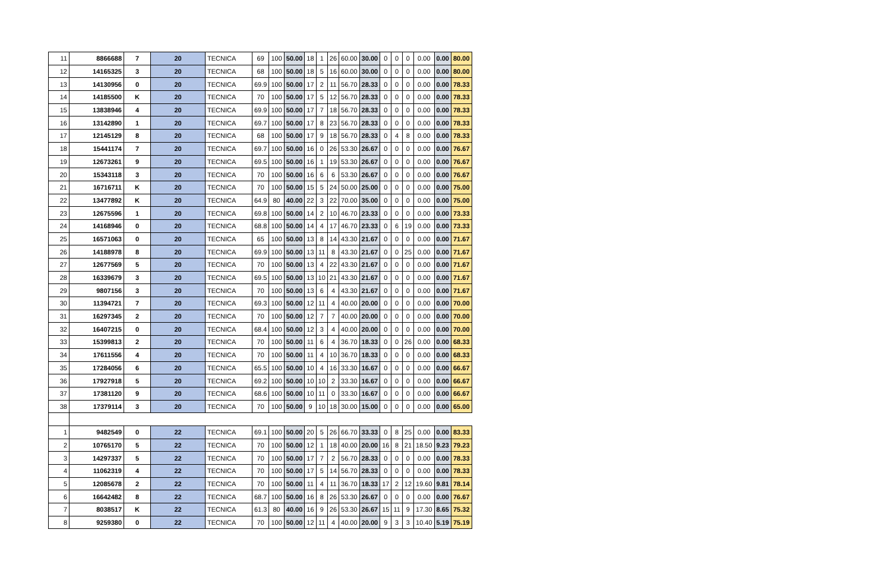| 11 | 8866688 | 7 | 20 | TECNICA | 69 | 100 | 50.00 | 18 | 1 | 26 | 60.00 | 30.00 | 0 | 0 | 0 | 0.00 | 0.00 | 80.00 |
| 12 | 14165325 | 3 | 20 | TECNICA | 68 | 100 | 50.00 | 18 | 5 | 16 | 60.00 | 30.00 | 0 | 0 | 0 | 0.00 | 0.00 | 80.00 |
| 13 | 14130956 | 0 | 20 | TECNICA | 69.9 | 100 | 50.00 | 17 | 2 | 11 | 56.70 | 28.33 | 0 | 0 | 0 | 0.00 | 0.00 | 78.33 |
| 14 | 14185500 | K | 20 | TECNICA | 70 | 100 | 50.00 | 17 | 5 | 12 | 56.70 | 28.33 | 0 | 0 | 0 | 0.00 | 0.00 | 78.33 |
| 15 | 13838946 | 4 | 20 | TECNICA | 69.9 | 100 | 50.00 | 17 | 7 | 18 | 56.70 | 28.33 | 0 | 0 | 0 | 0.00 | 0.00 | 78.33 |
| 16 | 13142890 | 1 | 20 | TECNICA | 69.7 | 100 | 50.00 | 17 | 8 | 23 | 56.70 | 28.33 | 0 | 0 | 0 | 0.00 | 0.00 | 78.33 |
| 17 | 12145129 | 8 | 20 | TECNICA | 68 | 100 | 50.00 | 17 | 9 | 18 | 56.70 | 28.33 | 0 | 4 | 8 | 0.00 | 0.00 | 78.33 |
| 18 | 15441174 | 7 | 20 | TECNICA | 69.7 | 100 | 50.00 | 16 | 0 | 26 | 53.30 | 26.67 | 0 | 0 | 0 | 0.00 | 0.00 | 76.67 |
| 19 | 12673261 | 9 | 20 | TECNICA | 69.5 | 100 | 50.00 | 16 | 1 | 19 | 53.30 | 26.67 | 0 | 0 | 0 | 0.00 | 0.00 | 76.67 |
| 20 | 15343118 | 3 | 20 | TECNICA | 70 | 100 | 50.00 | 16 | 6 | 6 | 53.30 | 26.67 | 0 | 0 | 0 | 0.00 | 0.00 | 76.67 |
| 21 | 16716711 | K | 20 | TECNICA | 70 | 100 | 50.00 | 15 | 5 | 24 | 50.00 | 25.00 | 0 | 0 | 0 | 0.00 | 0.00 | 75.00 |
| 22 | 13477892 | K | 20 | TECNICA | 64.9 | 80 | 40.00 | 22 | 3 | 22 | 70.00 | 35.00 | 0 | 0 | 0 | 0.00 | 0.00 | 75.00 |
| 23 | 12675596 | 1 | 20 | TECNICA | 69.8 | 100 | 50.00 | 14 | 2 | 10 | 46.70 | 23.33 | 0 | 0 | 0 | 0.00 | 0.00 | 73.33 |
| 24 | 14168946 | 0 | 20 | TECNICA | 68.8 | 100 | 50.00 | 14 | 4 | 17 | 46.70 | 23.33 | 0 | 6 | 19 | 0.00 | 0.00 | 73.33 |
| 25 | 16571063 | 0 | 20 | TECNICA | 65 | 100 | 50.00 | 13 | 8 | 14 | 43.30 | 21.67 | 0 | 0 | 0 | 0.00 | 0.00 | 71.67 |
| 26 | 14188978 | 8 | 20 | TECNICA | 69.9 | 100 | 50.00 | 13 | 11 | 8 | 43.30 | 21.67 | 0 | 0 | 25 | 0.00 | 0.00 | 71.67 |
| 27 | 12677569 | 5 | 20 | TECNICA | 70 | 100 | 50.00 | 13 | 4 | 22 | 43.30 | 21.67 | 0 | 0 | 0 | 0.00 | 0.00 | 71.67 |
| 28 | 16339679 | 3 | 20 | TECNICA | 69.5 | 100 | 50.00 | 13 | 10 | 21 | 43.30 | 21.67 | 0 | 0 | 0 | 0.00 | 0.00 | 71.67 |
| 29 | 9807156 | 3 | 20 | TECNICA | 70 | 100 | 50.00 | 13 | 6 | 4 | 43.30 | 21.67 | 0 | 0 | 0 | 0.00 | 0.00 | 71.67 |
| 30 | 11394721 | 7 | 20 | TECNICA | 69.3 | 100 | 50.00 | 12 | 11 | 4 | 40.00 | 20.00 | 0 | 0 | 0 | 0.00 | 0.00 | 70.00 |
| 31 | 16297345 | 2 | 20 | TECNICA | 70 | 100 | 50.00 | 12 | 7 | 7 | 40.00 | 20.00 | 0 | 0 | 0 | 0.00 | 0.00 | 70.00 |
| 32 | 16407215 | 0 | 20 | TECNICA | 68.4 | 100 | 50.00 | 12 | 3 | 4 | 40.00 | 20.00 | 0 | 0 | 0 | 0.00 | 0.00 | 70.00 |
| 33 | 15399813 | 2 | 20 | TECNICA | 70 | 100 | 50.00 | 11 | 6 | 4 | 36.70 | 18.33 | 0 | 0 | 26 | 0.00 | 0.00 | 68.33 |
| 34 | 17611556 | 4 | 20 | TECNICA | 70 | 100 | 50.00 | 11 | 4 | 10 | 36.70 | 18.33 | 0 | 0 | 0 | 0.00 | 0.00 | 68.33 |
| 35 | 17284056 | 6 | 20 | TECNICA | 65.5 | 100 | 50.00 | 10 | 4 | 16 | 33.30 | 16.67 | 0 | 0 | 0 | 0.00 | 0.00 | 66.67 |
| 36 | 17927918 | 5 | 20 | TECNICA | 69.2 | 100 | 50.00 | 10 | 10 | 2 | 33.30 | 16.67 | 0 | 0 | 0 | 0.00 | 0.00 | 66.67 |
| 37 | 17381120 | 9 | 20 | TECNICA | 68.6 | 100 | 50.00 | 10 | 11 | 0 | 33.30 | 16.67 | 0 | 0 | 0 | 0.00 | 0.00 | 66.67 |
| 38 | 17379114 | 3 | 20 | TECNICA | 70 | 100 | 50.00 | 9 | 10 | 18 | 30.00 | 15.00 | 0 | 0 | 0 | 0.00 | 0.00 | 65.00 |
| 1 | 9482549 | 0 | 22 | TECNICA | 69.1 | 100 | 50.00 | 20 | 5 | 26 | 66.70 | 33.33 | 0 | 8 | 25 | 0.00 | 0.00 | 83.33 |
| 2 | 10765170 | 5 | 22 | TECNICA | 70 | 100 | 50.00 | 12 | 1 | 18 | 40.00 | 20.00 | 16 | 8 | 21 | 18.50 | 9.23 | 79.23 |
| 3 | 14297337 | 5 | 22 | TECNICA | 70 | 100 | 50.00 | 17 | 7 | 2 | 56.70 | 28.33 | 0 | 0 | 0 | 0.00 | 0.00 | 78.33 |
| 4 | 11062319 | 4 | 22 | TECNICA | 70 | 100 | 50.00 | 17 | 5 | 14 | 56.70 | 28.33 | 0 | 0 | 0 | 0.00 | 0.00 | 78.33 |
| 5 | 12085678 | 2 | 22 | TECNICA | 70 | 100 | 50.00 | 11 | 4 | 11 | 36.70 | 18.33 | 17 | 2 | 12 | 19.60 | 9.81 | 78.14 |
| 6 | 16642482 | 8 | 22 | TECNICA | 68.7 | 100 | 50.00 | 16 | 8 | 26 | 53.30 | 26.67 | 0 | 0 | 0 | 0.00 | 0.00 | 76.67 |
| 7 | 8038517 | K | 22 | TECNICA | 61.3 | 80 | 40.00 | 16 | 9 | 26 | 53.30 | 26.67 | 15 | 11 | 9 | 17.30 | 8.65 | 75.32 |
| 8 | 9259380 | 0 | 22 | TECNICA | 70 | 100 | 50.00 | 12 | 11 | 4 | 40.00 | 20.00 | 9 | 3 | 3 | 10.40 | 5.19 | 75.19 |